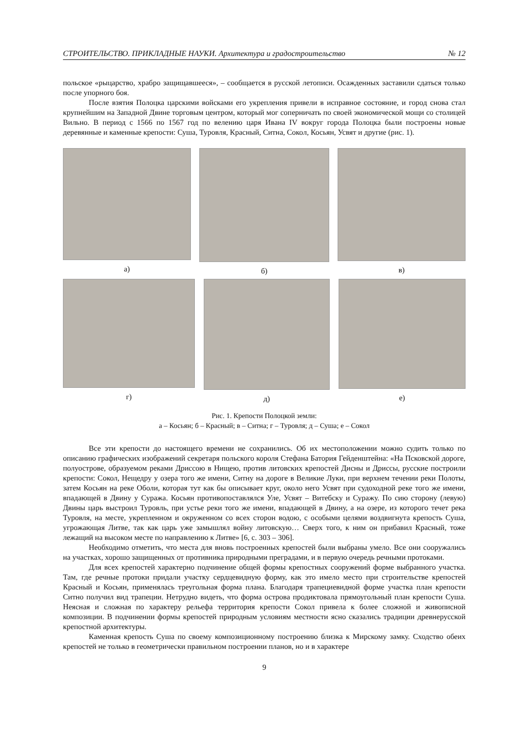СТРОИТЕЛЬСТВО. ПРИКЛАДНЫЕ НАУКИ. Архитектура и градостроительство № 12
польское «рыцарство, храбро защищавшееся», – сообщается в русской летописи. Осажденных заставили сдаться только после упорного боя.
После взятия Полоцка царскими войсками его укрепления привели в исправное состояние, и город снова стал крупнейшим на Западной Двине торговым центром, который мог соперничать по своей экономической мощи со столицей Вильно. В период с 1566 по 1567 год по велению царя Ивана IV вокруг города Полоцка были построены новые деревянные и каменные крепости: Суша, Туровля, Красный, Ситна, Сокол, Косьян, Усвят и другие (рис. 1).
а) б) в)
г) д) е)
Рис. 1. Крепости Полоцкой земли:
а – Косьян; б – Красный; в – Ситна; г – Туровля; д – Суша; е – Сокол
Все эти крепости до настоящего времени не сохранились. Об их местоположении можно судить только по описанию графических изображений секретаря польского короля Стефана Батория Гейденштейна: «На Псковской дороге, полуострове, образуемом реками Дриссою в Нищею, против литовских крепостей Дисны и Дриссы, русские построили крепости: Сокол, Нещедру у озера того же имени, Ситну на дороге в Великие Луки, при верхнем течении реки Полоты, затем Косьян на реке Оболи, которая тут как бы описывает круг, около него Усвят при судоходной реке того же имени, впадающей в Двину у Суража. Косьян противопоставлялся Уле, Усвят – Витебску и Суражу. По сию сторону (левую) Двины царь выстроил Туровль, при устье реки того же имени, впадающей в Двину, а на озере, из которого течет река Туровля, на месте, укрепленном и окруженном со всех сторон водою, с особыми целями воздвигнута крепость Суша, угрожающая Литве, так как царь уже замышлял войну литовскую… Сверх того, к ним он прибавил Красный, тоже лежащий на высоком месте по направлению к Литве» [6, с. 303 – 306].
Необходимо отметить, что места для вновь построенных крепостей были выбраны умело. Все они сооружались на участках, хорошо защищенных от противника природными преградами, и в первую очередь речными протоками.
Для всех крепостей характерно подчинение общей формы крепостных сооружений форме выбранного участка. Там, где речные протоки придали участку сердцевидную форму, как это имело место при строительстве крепостей Красный и Косьян, применялась треугольная форма плана. Благодаря трапециевидной форме участка план крепости Ситно получил вид трапеции. Нетрудно видеть, что форма острова продиктовала прямоугольный план крепости Суша. Неясная и сложная по характеру рельефа территория крепости Сокол привела к более сложной и живописной композиции. В подчинении формы крепостей природным условиям местности ясно сказались традиции древнерусской крепостной архитектуры.
Каменная крепость Суша по своему композиционному построению близка к Мирскому замку. Сходство обеих крепостей не только в геометрически правильном построении планов, но и в характере
9